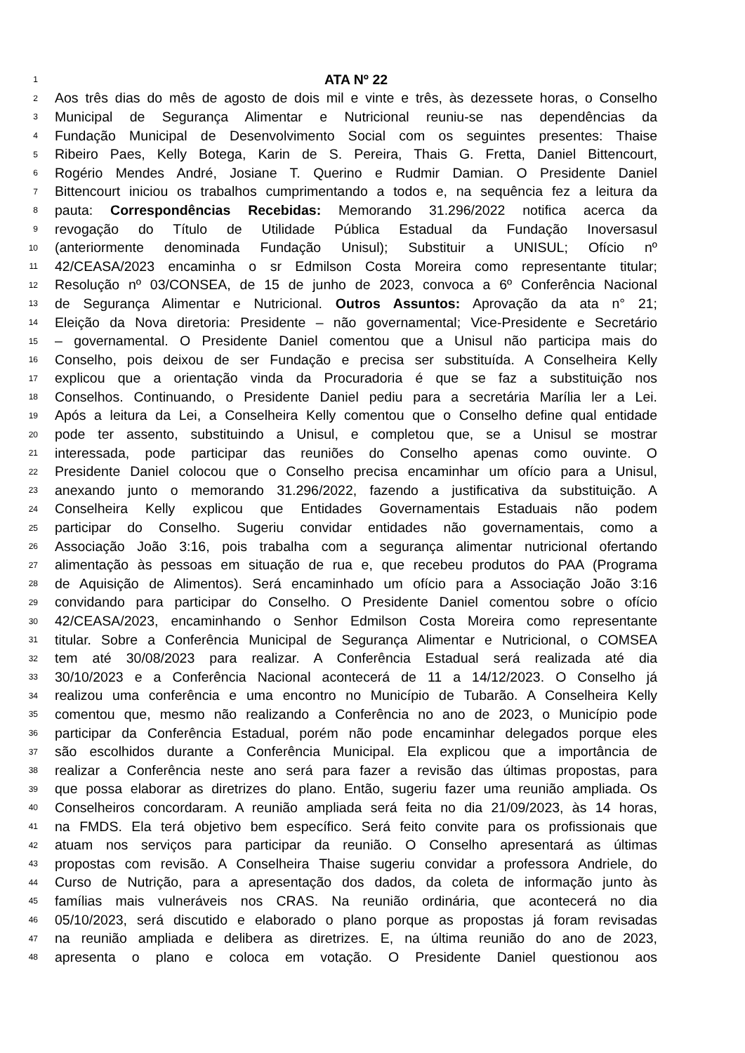1 ATA Nº 22
2 Aos três dias do mês de agosto de dois mil e vinte e três, às dezessete horas, o Conselho
3 Municipal de Segurança Alimentar e Nutricional reuniu-se nas dependências da
4 Fundação Municipal de Desenvolvimento Social com os seguintes presentes: Thaise
5 Ribeiro Paes, Kelly Botega, Karin de S. Pereira, Thais G. Fretta, Daniel Bittencourt,
6 Rogério Mendes André, Josiane T. Querino e Rudmir Damian. O Presidente Daniel
7 Bittencourt iniciou os trabalhos cumprimentando a todos e, na sequência fez a leitura da
8 pauta: Correspondências Recebidas: Memorando 31.296/2022 notifica acerca da
9 revogação do Título de Utilidade Pública Estadual da Fundação Inoversasul
10 (anteriormente denominada Fundação Unisul); Substituir a UNISUL; Ofício nº
11 42/CEASA/2023 encaminha o sr Edmilson Costa Moreira como representante titular;
12 Resolução nº 03/CONSEA, de 15 de junho de 2023, convoca a 6º Conferência Nacional
13 de Segurança Alimentar e Nutricional. Outros Assuntos: Aprovação da ata n° 21;
14 Eleição da Nova diretoria: Presidente – não governamental; Vice-Presidente e Secretário
15 – governamental. O Presidente Daniel comentou que a Unisul não participa mais do
16 Conselho, pois deixou de ser Fundação e precisa ser substituída. A Conselheira Kelly
17 explicou que a orientação vinda da Procuradoria é que se faz a substituição nos
18 Conselhos. Continuando, o Presidente Daniel pediu para a secretária Marília ler a Lei.
19 Após a leitura da Lei, a Conselheira Kelly comentou que o Conselho define qual entidade
20 pode ter assento, substituindo a Unisul, e completou que, se a Unisul se mostrar
21 interessada, pode participar das reuniões do Conselho apenas como ouvinte. O
22 Presidente Daniel colocou que o Conselho precisa encaminhar um ofício para a Unisul,
23 anexando junto o memorando 31.296/2022, fazendo a justificativa da substituição. A
24 Conselheira Kelly explicou que Entidades Governamentais Estaduais não podem
25 participar do Conselho. Sugeriu convidar entidades não governamentais, como a
26 Associação João 3:16, pois trabalha com a segurança alimentar nutricional ofertando
27 alimentação às pessoas em situação de rua e, que recebeu produtos do PAA (Programa
28 de Aquisição de Alimentos). Será encaminhado um ofício para a Associação João 3:16
29 convidando para participar do Conselho. O Presidente Daniel comentou sobre o ofício
30 42/CEASA/2023, encaminhando o Senhor Edmilson Costa Moreira como representante
31 titular. Sobre a Conferência Municipal de Segurança Alimentar e Nutricional, o COMSEA
32 tem até 30/08/2023 para realizar. A Conferência Estadual será realizada até dia
33 30/10/2023 e a Conferência Nacional acontecerá de 11 a 14/12/2023. O Conselho já
34 realizou uma conferência e uma encontro no Município de Tubarão. A Conselheira Kelly
35 comentou que, mesmo não realizando a Conferência no ano de 2023, o Município pode
36 participar da Conferência Estadual, porém não pode encaminhar delegados porque eles
37 são escolhidos durante a Conferência Municipal. Ela explicou que a importância de
38 realizar a Conferência neste ano será para fazer a revisão das últimas propostas, para
39 que possa elaborar as diretrizes do plano. Então, sugeriu fazer uma reunião ampliada. Os
40 Conselheiros concordaram. A reunião ampliada será feita no dia 21/09/2023, às 14 horas,
41 na FMDS. Ela terá objetivo bem específico. Será feito convite para os profissionais que
42 atuam nos serviços para participar da reunião. O Conselho apresentará as últimas
43 propostas com revisão. A Conselheira Thaise sugeriu convidar a professora Andriele, do
44 Curso de Nutrição, para a apresentação dos dados, da coleta de informação junto às
45 famílias mais vulneráveis nos CRAS. Na reunião ordinária, que acontecerá no dia
46 05/10/2023, será discutido e elaborado o plano porque as propostas já foram revisadas
47 na reunião ampliada e delibera as diretrizes. E, na última reunião do ano de 2023,
48 apresenta o plano e coloca em votação. O Presidente Daniel questionou aos